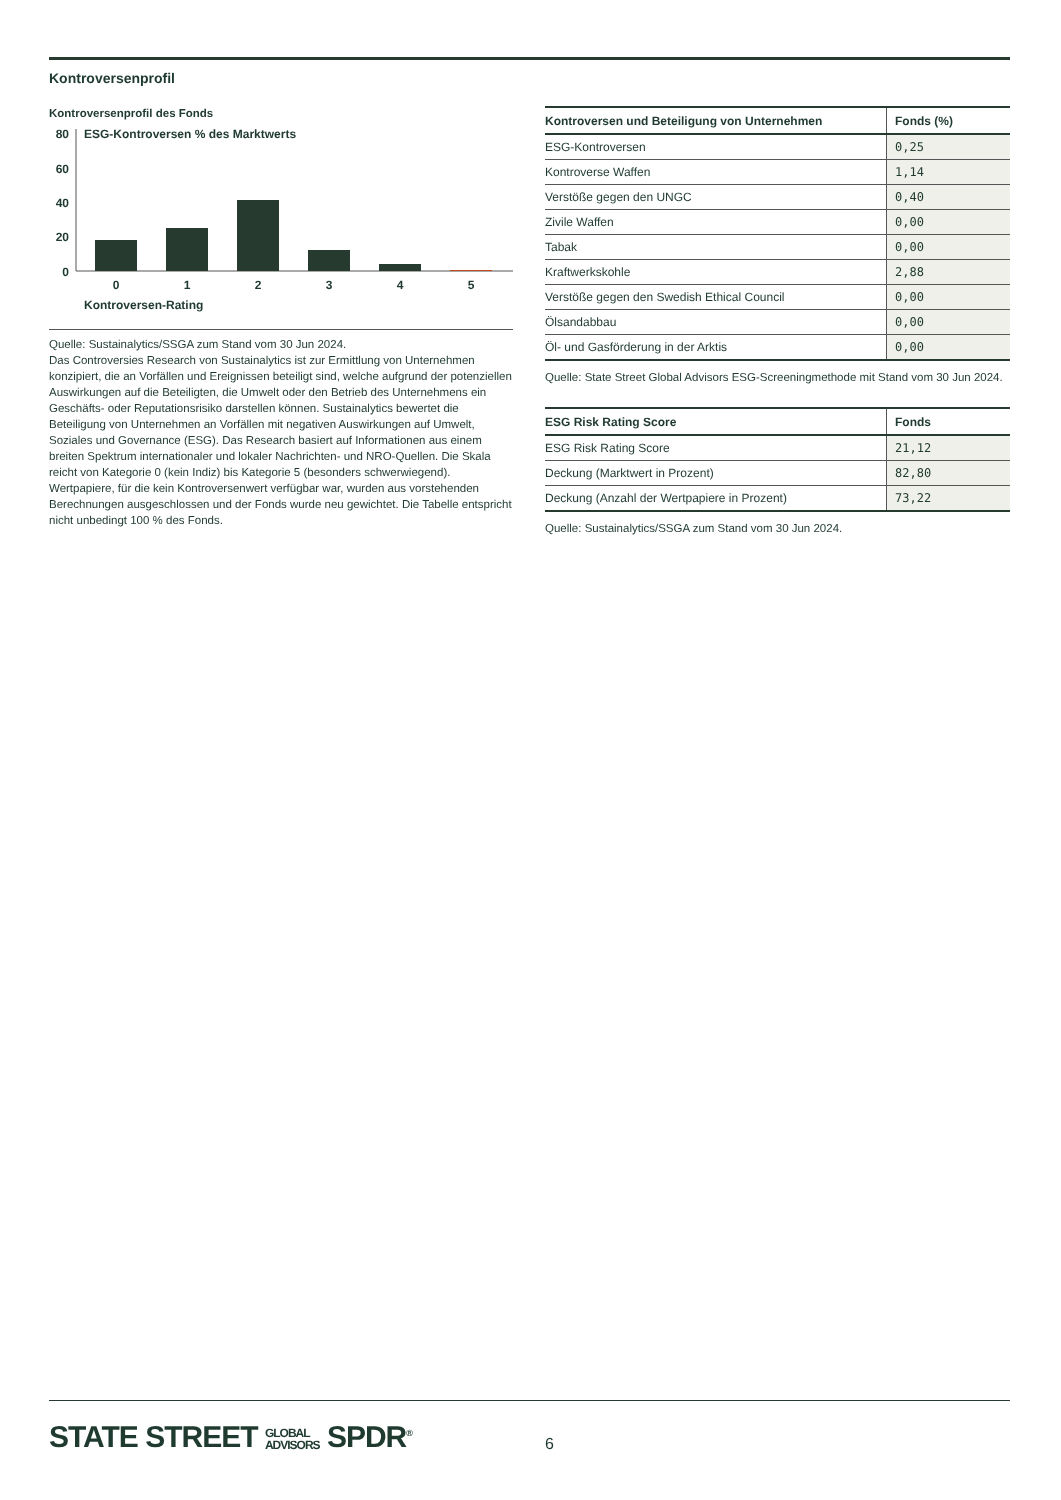Kontroversenprofil
Kontroversenprofil des Fonds
ESG-Kontroversen % des Marktwerts
80
60
40
20
0
0
1
2
3
4
5
Kontroversen-Rating
Quelle: Sustainalytics/SSGA zum Stand vom 30 Jun 2024.
Das Controversies Research von Sustainalytics ist zur Ermittlung von Unternehmen konzipiert, die an Vorfällen und Ereignissen beteiligt sind, welche aufgrund der potenziellen Auswirkungen auf die Beteiligten, die Umwelt oder den Betrieb des Unternehmens ein Geschäfts- oder Reputationsrisiko darstellen können. Sustainalytics bewertet die Beteiligung von Unternehmen an Vorfällen mit negativen Auswirkungen auf Umwelt, Soziales und Governance (ESG). Das Research basiert auf Informationen aus einem breiten Spektrum internationaler und lokaler Nachrichten- und NRO-Quellen. Die Skala reicht von Kategorie 0 (kein Indiz) bis Kategorie 5 (besonders schwerwiegend).
Wertpapiere, für die kein Kontroversenwert verfügbar war, wurden aus vorstehenden Berechnungen ausgeschlossen und der Fonds wurde neu gewichtet. Die Tabelle entspricht nicht unbedingt 100 % des Fonds.
| Kontroversen und Beteiligung von Unternehmen | Fonds (%) |
| --- | --- |
| ESG-Kontroversen | 0,25 |
| Kontroverse Waffen | 1,14 |
| Verstöße gegen den UNGC | 0,40 |
| Zivile Waffen | 0,00 |
| Tabak | 0,00 |
| Kraftwerkskohle | 2,88 |
| Verstöße gegen den Swedish Ethical Council | 0,00 |
| Ölsandabbau | 0,00 |
| Öl- und Gasförderung in der Arktis | 0,00 |
Quelle: State Street Global Advisors ESG-Screeningmethode mit Stand vom 30 Jun 2024.
| ESG Risk Rating Score | Fonds |
| --- | --- |
| ESG Risk Rating Score | 21,12 |
| Deckung (Marktwert in Prozent) | 82,80 |
| Deckung (Anzahl der Wertpapiere in Prozent) | 73,22 |
Quelle: Sustainalytics/SSGA zum Stand vom 30 Jun 2024.
STATE STREET GLOBAL
ADVISORS SPDR<sup>®</sup>
6